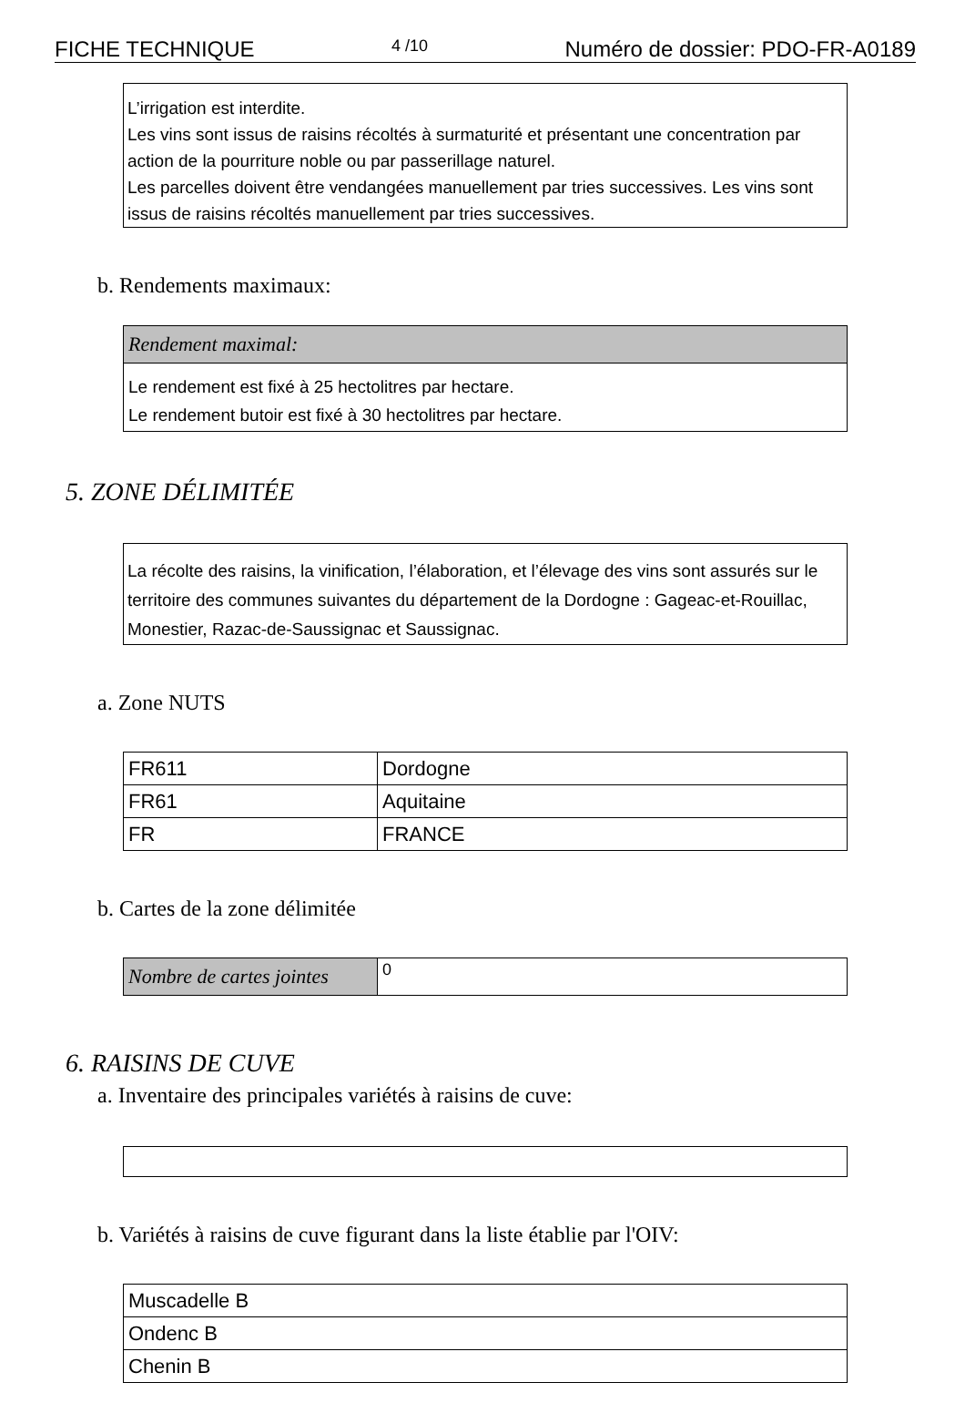FICHE TECHNIQUE 4 /10 Numéro de dossier: PDO-FR-A0189
L’irrigation est interdite.
Les vins sont issus de raisins récoltés à surmaturité et présentant une concentration par action de la pourriture noble ou par passerillage naturel.
Les parcelles doivent être vendangées manuellement par tries successives. Les vins sont issus de raisins récoltés manuellement par tries successives.
b. Rendements maximaux:
| Rendement maximal: |
| Le rendement est fixé à 25 hectolitres par hectare. Le rendement butoir est fixé à 30 hectolitres par hectare. |
5. ZONE DÉLIMITÉE
La récolte des raisins, la vinification, l’élaboration, et l’élevage des vins sont assurés sur le territoire des communes suivantes du département de la Dordogne : Gageac-et-Rouillac, Monestier, Razac-de-Saussignac et Saussignac.
a. Zone NUTS
| FR611 | Dordogne |
| FR61 | Aquitaine |
| FR | FRANCE |
b. Cartes de la zone délimitée
| Nombre de cartes jointes | 0 |
6. RAISINS DE CUVE
a. Inventaire des principales variétés à raisins de cuve:
b. Variétés à raisins de cuve figurant dans la liste établie par l'OIV:
| Muscadelle B |
| Ondenc B |
| Chenin B |